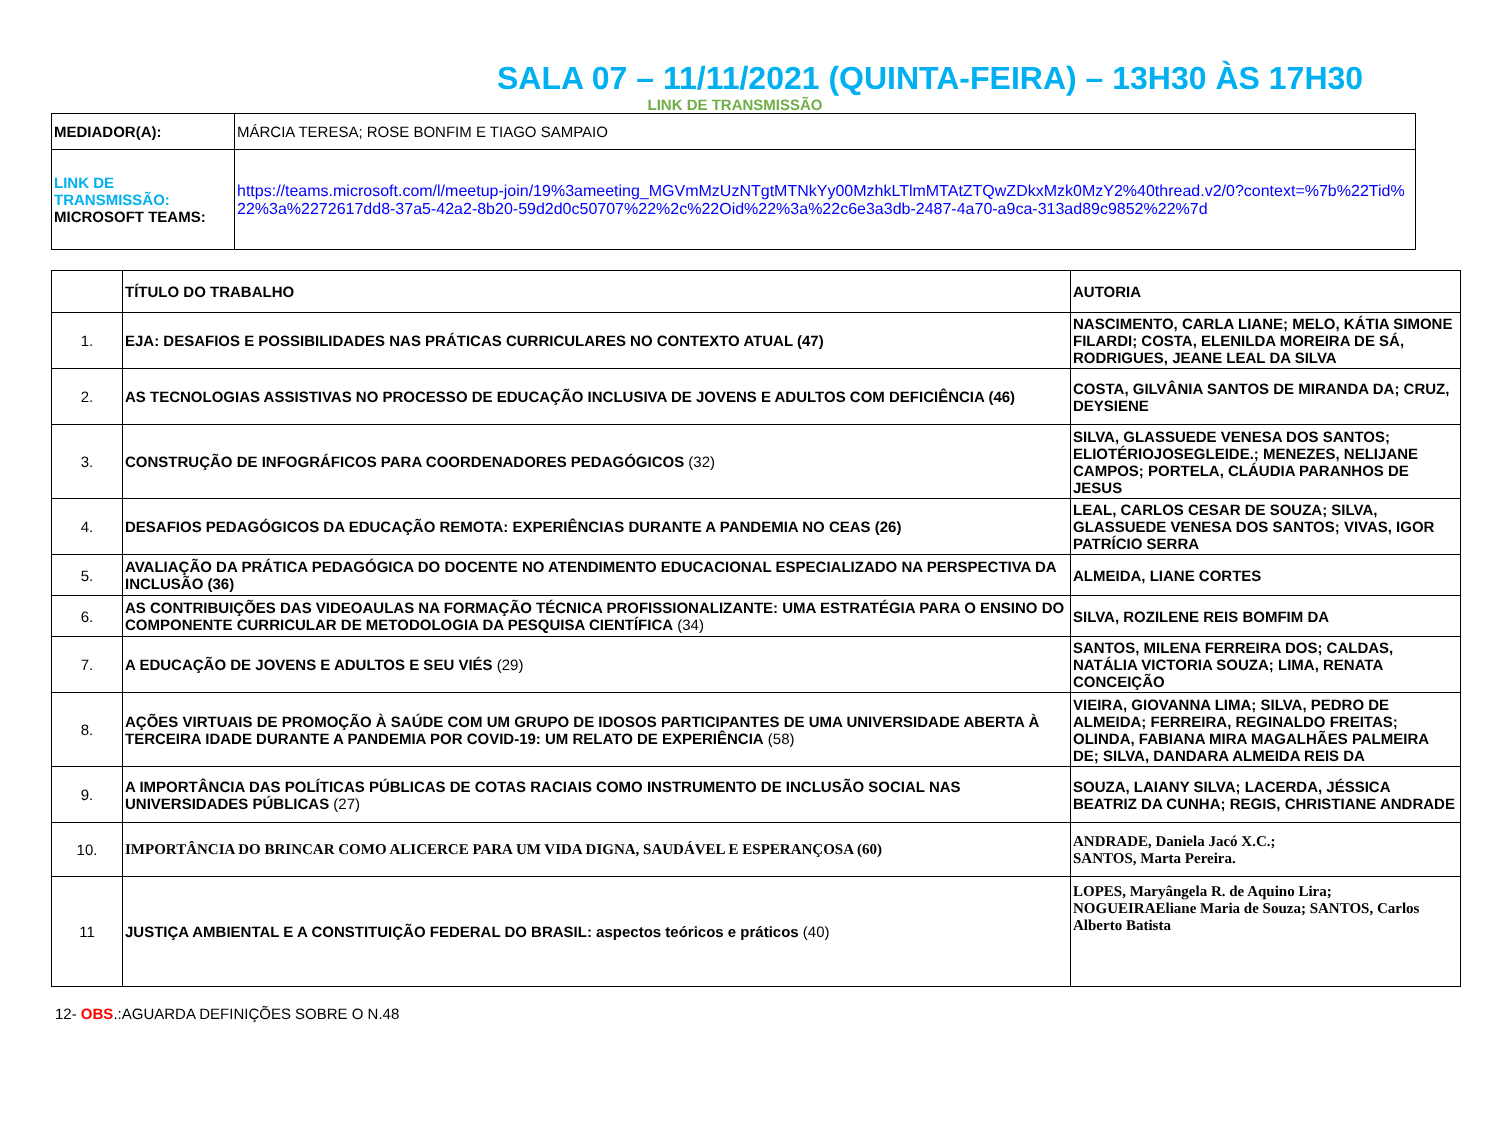SALA 07 – 11/11/2021 (QUINTA-FEIRA) – 13H30 ÀS 17H30
LINK DE TRANSMISSÃO
| MEDIADOR(A): | MÁRCIA TERESA; ROSE BONFIM E TIAGO SAMPAIO |
| LINK DE TRANSMISSÃO: MICROSOFT TEAMS: | https://teams.microsoft.com/l/meetup-join/19%3ameeting_MGVmMzUzNTgtMTNkYy00MzhkLTlmMTAtZTQwZDkxMzk0MzY2%40thread.v2/0?context=%7b%22Tid%22%3a%2272617dd8-37a5-42a2-8b20-59d2d0c50707%22%2c%22Oid%22%3a%22c6e3a3db-2487-4a70-a9ca-313ad89c9852%22%7d |
| | TÍTULO DO TRABALHO | AUTORIA |
| 1. | EJA: DESAFIOS E POSSIBILIDADES NAS PRÁTICAS CURRICULARES NO CONTEXTO ATUAL (47) | NASCIMENTO, CARLA LIANE; MELO, KÁTIA SIMONE FILARDI; COSTA, ELENILDA MOREIRA DE SÁ, RODRIGUES, JEANE LEAL DA SILVA |
| 2. | AS TECNOLOGIAS ASSISTIVAS NO PROCESSO DE EDUCAÇÃO INCLUSIVA DE JOVENS E ADULTOS COM DEFICIÊNCIA (46) | COSTA, GILVÂNIA SANTOS DE MIRANDA DA; CRUZ, DEYSIENE |
| 3. | CONSTRUÇÃO DE INFOGRÁFICOS PARA COORDENADORES PEDAGÓGICOS (32) | SILVA, GLASSUEDE VENESA DOS SANTOS; ELIOTÉRIOJOSEGLEIDE.; MENEZES, NELIJANE CAMPOS; PORTELA, CLÁUDIA PARANHOS DE JESUS |
| 4. | DESAFIOS PEDAGÓGICOS DA EDUCAÇÃO REMOTA: EXPERIÊNCIAS DURANTE A PANDEMIA NO CEAS (26) | LEAL, CARLOS CESAR DE SOUZA; SILVA, GLASSUEDE VENESA DOS SANTOS; VIVAS, IGOR PATRÍCIO SERRA |
| 5. | AVALIAÇÃO DA PRÁTICA PEDAGÓGICA DO DOCENTE NO ATENDIMENTO EDUCACIONAL ESPECIALIZADO NA PERSPECTIVA DA INCLUSÃO (36) | ALMEIDA, LIANE CORTES |
| 6. | AS CONTRIBUIÇÕES DAS VIDEOAULAS NA FORMAÇÃO TÉCNICA PROFISSIONALIZANTE: UMA ESTRATÉGIA PARA O ENSINO DO COMPONENTE CURRICULAR DE METODOLOGIA DA PESQUISA CIENTÍFICA (34) | SILVA, ROZILENE REIS BOMFIM DA |
| 7. | A EDUCAÇÃO DE JOVENS E ADULTOS E SEU VIÉS (29) | SANTOS, MILENA FERREIRA DOS; CALDAS, NATÁLIA VICTORIA SOUZA; LIMA, RENATA CONCEIÇÃO |
| 8. | AÇÕES VIRTUAIS DE PROMOÇÃO À SAÚDE COM UM GRUPO DE IDOSOS PARTICIPANTES DE UMA UNIVERSIDADE ABERTA À TERCEIRA IDADE DURANTE A PANDEMIA POR COVID-19: UM RELATO DE EXPERIÊNCIA (58) | VIEIRA, GIOVANNA LIMA; SILVA, PEDRO DE ALMEIDA; FERREIRA, REGINALDO FREITAS; OLINDA, FABIANA MIRA MAGALHÃES PALMEIRA DE; SILVA, DANDARA ALMEIDA REIS DA |
| 9. | A IMPORTÂNCIA DAS POLÍTICAS PÚBLICAS DE COTAS RACIAIS COMO INSTRUMENTO DE INCLUSÃO SOCIAL NAS UNIVERSIDADES PÚBLICAS (27) | SOUZA, LAIANY SILVA; LACERDA, JÉSSICA BEATRIZ DA CUNHA; REGIS, CHRISTIANE ANDRADE |
| 10. | IMPORTÂNCIA DO BRINCAR COMO ALICERCE PARA UM VIDA DIGNA, SAUDÁVEL E ESPERANÇOSA (60) | ANDRADE, Daniela Jacó X.C.; SANTOS, Marta Pereira. |
| 11 | JUSTIÇA AMBIENTAL E A CONSTITUIÇÃO FEDERAL DO BRASIL: aspectos teóricos e práticos (40) | LOPES, Maryângela R. de Aquino Lira; NOGUEIRAEliane Maria de Souza; SANTOS, Carlos Alberto Batista |
12- OBS.:AGUARDA DEFINIÇÕES SOBRE O N.48